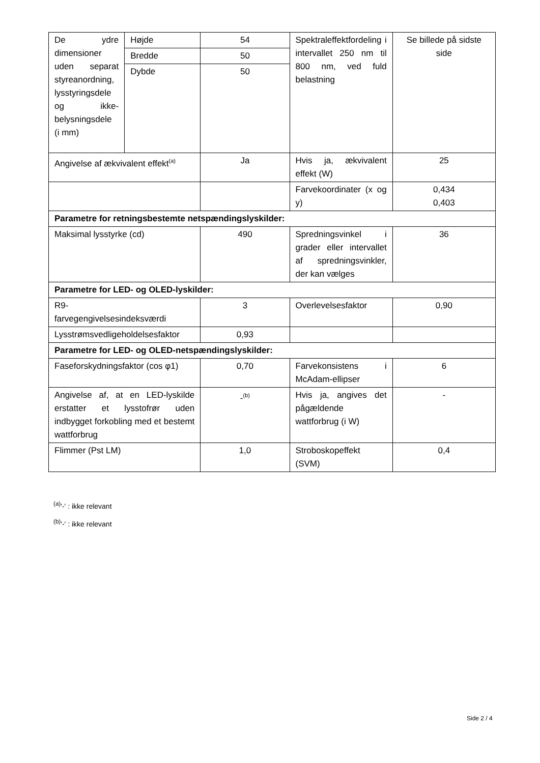| De ydre dimensioner uden separat styreanordning, lysstyringsdele og ikke-belysningsdele (i mm) | Højde | 54 | Spektraleffektfordeling i intervallet 250 nm til 800 nm, ved fuld belastning | Se billede på sidste side |
| | Bredde | 50 | | |
| | Dybde | 50 | | |
| Angivelse af ækvivalent effekt<sup>(a)</sup> | | Ja | Hvis ja, ækvivalent effekt (W) | 25 |
| | | | Farvekoordinater (x og y) | 0,434 0,403 |
| Parametre for retningsbestemte netspændingslyskilder: | | | | |
| Maksimal lysstyrke (cd) | | 490 | Spredningsvinkel i grader eller intervallet af spredningsvinkler, der kan vælges | 36 |
| Parametre for LED- og OLED-lyskilder: | | | | |
| R9- farvegengivelsesindeksværdi | | 3 | Overlevelsesfaktor | 0,90 |
| Lysstrømsvedligeholdelsesfaktor | | 0,93 | | |
| Parametre for LED- og OLED-netspændingslyskilder: | | | | |
| Faseforskydningsfaktor (cos φ1) | | 0,70 | Farvekonsistens i McAdam-ellipser | 6 |
| Angivelse af, at en LED-lyskilde erstatter et lysstofrør uden indbygget forkobling med et bestemt wattforbrug | | -<sup>(b)</sup> | Hvis ja, angives det pågældende wattforbrug (i W) | - |
| Flimmer (Pst LM) | | 1,0 | Stroboskopeffekt (SVM) | 0,4 |
<sup>(a)</sup> '-' : ikke relevant
<sup>(b)</sup> '-' : ikke relevant
Side 2 / 4